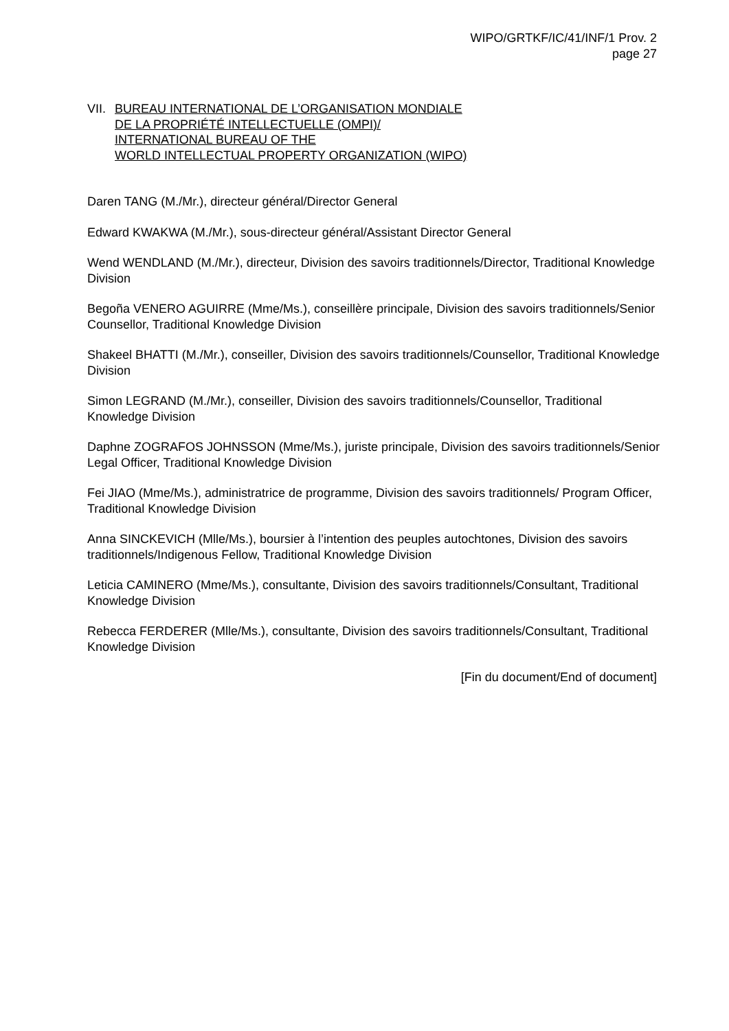WIPO/GRTKF/IC/41/INF/1 Prov. 2
page 27
VII.
BUREAU INTERNATIONAL DE L’ORGANISATION MONDIALE
DE LA PROPRIÉTÉ INTELLECTUELLE (OMPI)/
INTERNATIONAL BUREAU OF THE
WORLD INTELLECTUAL PROPERTY ORGANIZATION (WIPO)
Daren TANG (M./Mr.), directeur général/Director General
Edward KWAKWA (M./Mr.), sous-directeur général/Assistant Director General
Wend WENDLAND (M./Mr.), directeur, Division des savoirs traditionnels/Director, Traditional Knowledge Division
Begoña VENERO AGUIRRE (Mme/Ms.), conseillère principale, Division des savoirs traditionnels/Senior Counsellor, Traditional Knowledge Division
Shakeel BHATTI (M./Mr.), conseiller, Division des savoirs traditionnels/Counsellor, Traditional Knowledge Division
Simon LEGRAND (M./Mr.), conseiller, Division des savoirs traditionnels/Counsellor, Traditional Knowledge Division
Daphne ZOGRAFOS JOHNSSON (Mme/Ms.), juriste principale, Division des savoirs traditionnels/Senior Legal Officer, Traditional Knowledge Division
Fei JIAO (Mme/Ms.), administratrice de programme, Division des savoirs traditionnels/ Program Officer, Traditional Knowledge Division
Anna SINCKEVICH (Mlle/Ms.), boursier à l’intention des peuples autochtones, Division des savoirs traditionnels/Indigenous Fellow, Traditional Knowledge Division
Leticia CAMINERO (Mme/Ms.), consultante, Division des savoirs traditionnels/Consultant, Traditional Knowledge Division
Rebecca FERDERER (Mlle/Ms.), consultante, Division des savoirs traditionnels/Consultant, Traditional Knowledge Division
[Fin du document/End of document]